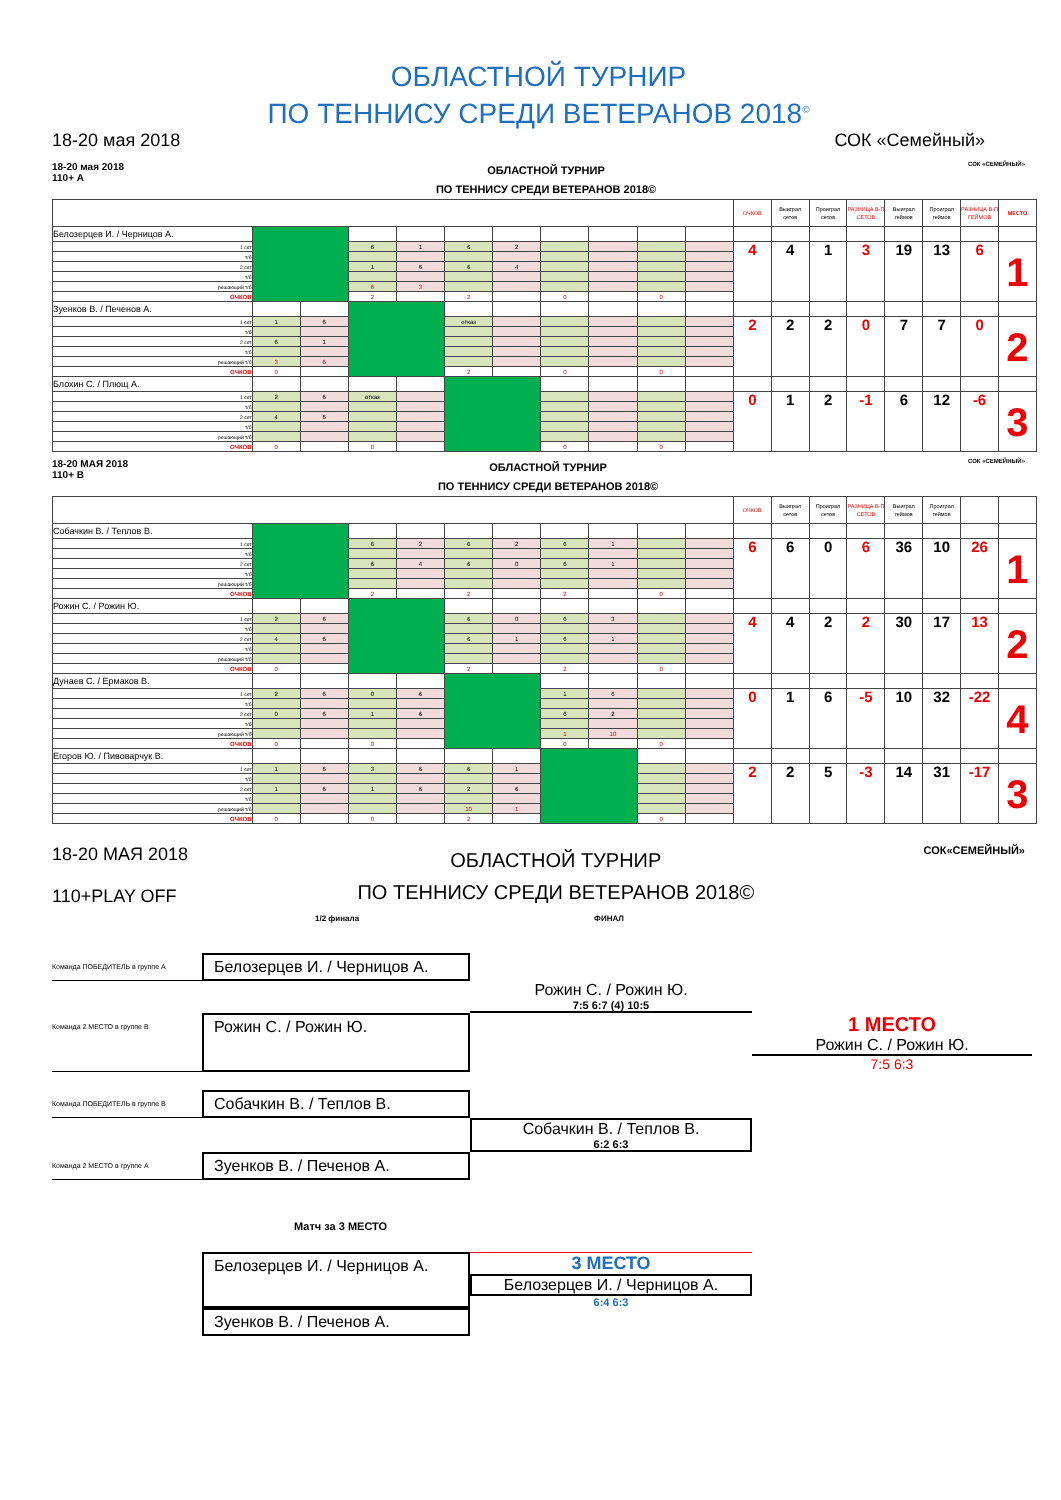ОБЛАСТНОЙ ТУРНИР
ПО ТЕННИСУ СРЕДИ ВЕТЕРАНОВ 2018<sup>©</sup>
18-20 мая 2018 СОК «Семейный»
18-20 мая 2018
110+ А
ОБЛАСТНОЙ ТУРНИР
ПО ТЕННИСУ СРЕДИ ВЕТЕРАНОВ 2018©
СОК «СЕМЕЙНЫЙ»
| | | | | | | | | | | | ОЧКОВ | Выиграл сетов | Проиграл сетов | РАЗНИЦА В-П СЕТОВ | Выиграл геймов | Проиграл геймов | РАЗНИЦА В-П ГЕЙМОВ | МЕСТО |
| --- | --- | --- | --- | --- | --- | --- | --- | --- | --- | --- | --- | --- | --- | --- | --- | --- | --- | --- |
| Белозерцев И. / Черницов А. | | | | | | | | | | | | | | | | | | |
| 1 сет | | | 6 | 1 | 6 | 2 | | | | | 4 | 4 | 1 | 3 | 19 | 13 | 6 | 1 |
| т/б | | | | | | | | | | | | | | | | | | |
| 2 сет | | | 1 | 6 | 6 | 4 | | | | | | | | | | | | |
| т/б | | | | | | | | | | | | | | | | | | |
| решающий т/б | | | 6 | 3 | | | | | | | | | | | | | | |
| ОЧКОВ | | | 2 | | 2 | | 0 | | 0 | | | | | | | | | |
| Зуенков В. / Печенов А. | | | | | | | | | | | | | | | | | | |
| 1 сет | 1 | 6 | | | отказ | | | | | | 2 | 2 | 2 | 0 | 7 | 7 | 0 | 2 |
| т/б | | | | | | | | | | | | | | | | | | |
| 2 сет | 6 | 1 | | | | | | | | | | | | | | | | |
| т/б | | | | | | | | | | | | | | | | | | |
| решающий т/б | 3 | 6 | | | | | | | | | | | | | | | | |
| ОЧКОВ | 0 | | | | 2 | | 0 | | 0 | | | | | | | | | |
| Блохин С. / Плющ А. | | | | | | | | | | | | | | | | | | |
| 1 сет | 2 | 6 | отказ | | | | | | | | 0 | 1 | 2 | -1 | 6 | 12 | -6 | 3 |
| т/б | | | | | | | | | | | | | | | | | | |
| 2 сет | 4 | 6 | | | | | | | | | | | | | | | | |
| т/б | | | | | | | | | | | | | | | | | | |
| решающий т/б | | | | | | | | | | | | | | | | | | |
| ОЧКОВ | 0 | | 0 | | | | 0 | | 0 | | | | | | | | | |
18-20 МАЯ 2018
110+ В
ОБЛАСТНОЙ ТУРНИР
ПО ТЕННИСУ СРЕДИ ВЕТЕРАНОВ 2018©
СОК «СЕМЕЙНЫЙ»
| | | | | | | | | | | | ОЧКОВ | Выиграл сетов | Проиграл сетов | РАЗНИЦА В-П СЕТОВ | Выиграл геймов | Проиграл геймов | | |
| --- | --- | --- | --- | --- | --- | --- | --- | --- | --- | --- | --- | --- | --- | --- | --- | --- | --- | --- |
| Собачкин В. / Теплов В. | | | | | | | | | | | | | | | | | | |
| 1 сет | | | 6 | 2 | 6 | 2 | 6 | 1 | | | 6 | 6 | 0 | 6 | 36 | 10 | 26 | 1 |
| т/б | | | | | | | | | | | | | | | | | | |
| 2 сет | | | 6 | 4 | 6 | 0 | 6 | 1 | | | | | | | | | | |
| т/б | | | | | | | | | | | | | | | | | | |
| решающий т/б | | | | | | | | | | | | | | | | | | |
| ОЧКОВ | | | 2 | | 2 | | 2 | | 0 | | | | | | | | | |
| Рожин С. / Рожин Ю. | | | | | | | | | | | | | | | | | | |
| 1 сет | 2 | 6 | | | 6 | 0 | 6 | 3 | | | 4 | 4 | 2 | 2 | 30 | 17 | 13 | 2 |
| т/б | | | | | | | | | | | | | | | | | | |
| 2 сет | 4 | 6 | | | 6 | 1 | 6 | 1 | | | | | | | | | | |
| т/б | | | | | | | | | | | | | | | | | | |
| решающий т/б | | | | | | | | | | | | | | | | | | |
| ОЧКОВ | 0 | | | | 2 | | 2 | | 0 | | | | | | | | | |
| Дунаев С. / Ермаков В. | | | | | | | | | | | | | | | | | | |
| 1 сет | 2 | 6 | 0 | 6 | | | 1 | 6 | | | 0 | 1 | 6 | -5 | 10 | 32 | -22 | 4 |
| т/б | | | | | | | | | | | | | | | | | | |
| 2 сет | 0 | 6 | 1 | 6 | | | 6 | 2 | | | | | | | | | | |
| т/б | | | | | | | | | | | | | | | | | | |
| решающий т/б | | | | | | | 1 | 10 | | | | | | | | | | |
| ОЧКОВ | 0 | | 0 | | | | 0 | | 0 | | | | | | | | | |
| Егоров Ю. / Пивоварчук В. | | | | | | | | | | | | | | | | | | |
| 1 сет | 1 | 6 | 3 | 6 | 6 | 1 | | | | | 2 | 2 | 5 | -3 | 14 | 31 | -17 | 3 |
| т/б | | | | | | | | | | | | | | | | | | |
| 2 сет | 1 | 6 | 1 | 6 | 2 | 6 | | | | | | | | | | | | |
| т/б | | | | | | | | | | | | | | | | | | |
| решающий т/б | | | | | 10 | 1 | | | | | | | | | | | | |
| ОЧКОВ | 0 | | 0 | | 2 | | | | 0 | | | | | | | | | |
18-20 МАЯ 2018
110+PLAY OFF
ОБЛАСТНОЙ ТУРНИР
ПО ТЕННИСУ СРЕДИ ВЕТЕРАНОВ 2018©
СОК«СЕМЕЙНЫЙ»
1/2 финала ФИНАЛ
Команда ПОБЕДИТЕЛЬ в группе А
Белозерцев И. / Черницов А.
Рожин С. / Рожин Ю.
7:5 6:7 (4) 10:5
Команда 2 МЕСТО в группе В
Рожин С. / Рожин Ю.
1 МЕСТО
Рожин С. / Рожин Ю.
7:5 6:3
Команда ПОБЕДИТЕЛЬ в группе В
Собачкин В. / Теплов В.
Собачкин В. / Теплов В.
6:2 6:3
Команда 2 МЕСТО в группе А
Зуенков В. / Печенов А.
Матч за 3 МЕСТО
Белозерцев И. / Черницов А.
3 МЕСТО
Белозерцев И. / Черницов А.
6:4 6:3
Зуенков В. / Печенов А.